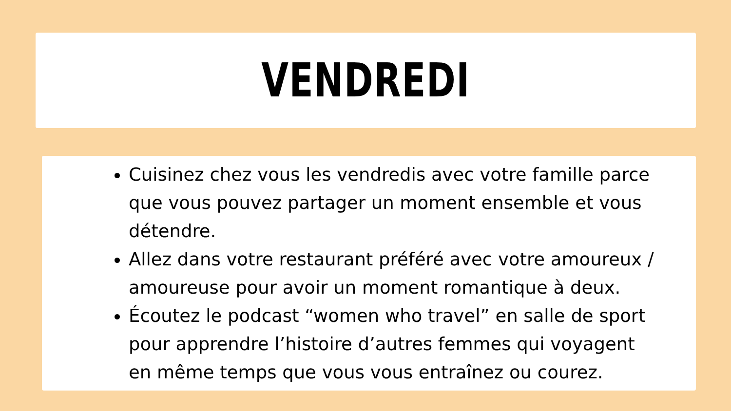VENDREDI
Cuisinez chez vous les vendredis avec votre famille parce que vous pouvez partager un moment ensemble et vous détendre.
Allez dans votre restaurant préféré avec votre amoureux / amoureuse pour avoir un moment romantique à deux.
Écoutez le podcast “women who travel” en salle de sport pour apprendre l’histoire d’autres femmes qui voyagent en même temps que vous vous entraînez ou courez.